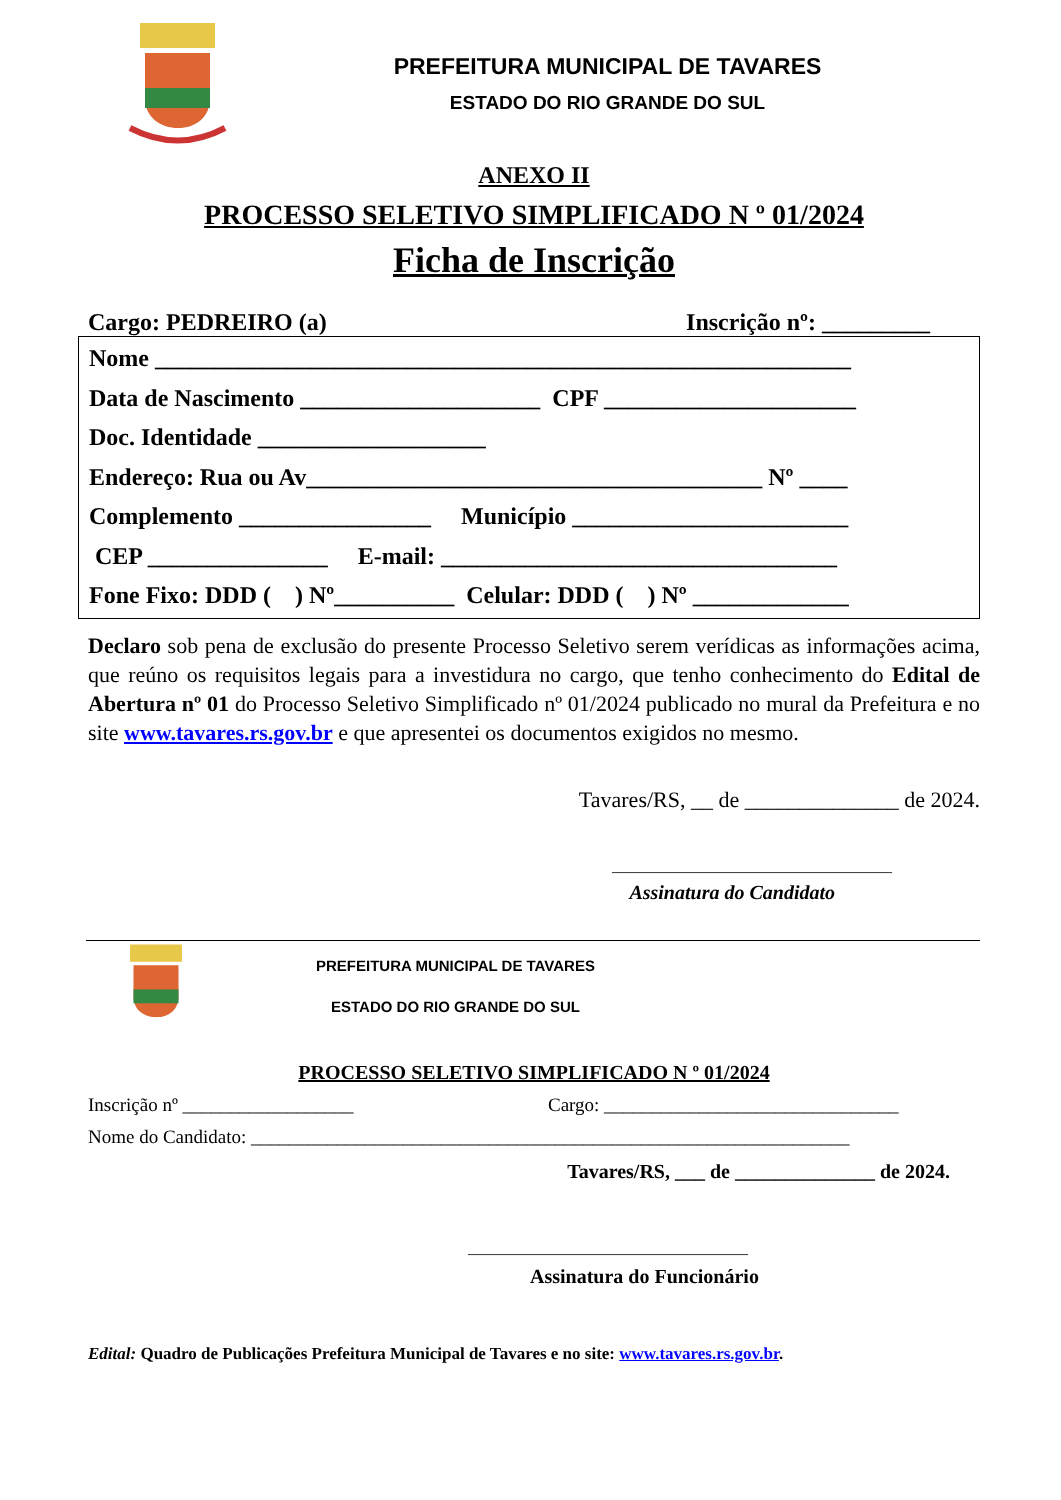PREFEITURA MUNICIPAL DE TAVARES
ESTADO DO RIO GRANDE DO SUL
ANEXO II
PROCESSO SELETIVO SIMPLIFICADO N º 01/2024
Ficha de Inscrição
Cargo: PEDREIRO (a) Inscrição nº: _________
Nome __________________________________________________________ Data de Nascimento ____________________ CPF _____________________ Doc. Identidade ___________________ Endereço: Rua ou Av______________________________________ Nº ____ Complemento ________________ Município _______________________ CEP _______________ E-mail: _________________________________ Fone Fixo: DDD ( ) Nº__________ Celular: DDD ( ) Nº _____________
Declaro sob pena de exclusão do presente Processo Seletivo serem verídicas as informações acima, que reúno os requisitos legais para a investidura no cargo, que tenho conhecimento do Edital de Abertura nº 01 do Processo Seletivo Simplificado nº 01/2024 publicado no mural da Prefeitura e no site www.tavares.rs.gov.br e que apresentei os documentos exigidos no mesmo.
Tavares/RS, __ de ______________ de 2024.
___________________________________
Assinatura do Candidato
PREFEITURA MUNICIPAL DE TAVARES
ESTADO DO RIO GRANDE DO SUL
PROCESSO SELETIVO SIMPLIFICADO N º 01/2024
Inscrição nº __________________ Cargo: _______________________________
Nome do Candidato: _______________________________________________________________
Tavares/RS, ___ de ______________ de 2024.
___________________________________
Assinatura do Funcionário
Edital: Quadro de Publicações Prefeitura Municipal de Tavares e no site: www.tavares.rs.gov.br.